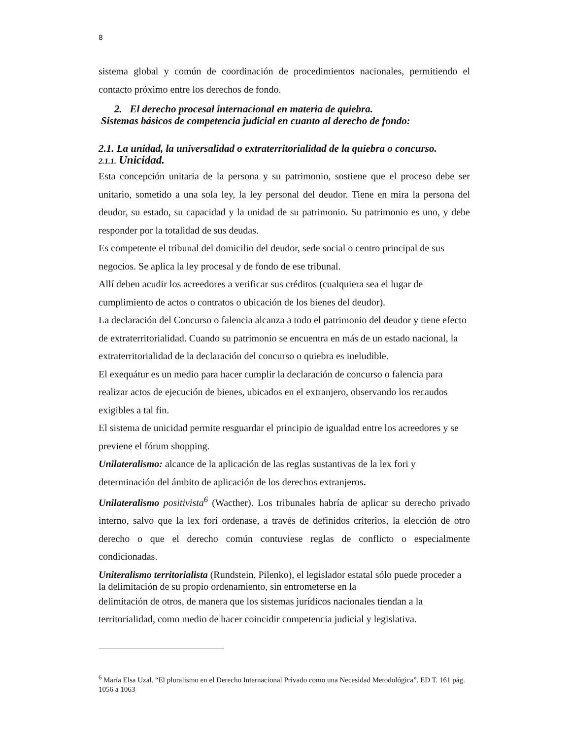8
sistema global y común de coordinación de procedimientos nacionales, permitiendo el contacto próximo entre los derechos de fondo.
2. El derecho procesal internacional en materia de quiebra.
Sistemas básicos de competencia judicial en cuanto al derecho de fondo:
2.1. La unidad, la universalidad o extraterritorialidad de la quiebra o concurso.
2.1.1. Unicidad.
Esta concepción unitaria de la persona y su patrimonio, sostiene que el proceso debe ser unitario, sometido a una sola ley, la ley personal del deudor. Tiene en mira la persona del deudor, su estado, su capacidad y la unidad de su patrimonio. Su patrimonio es uno, y debe responder por la totalidad de sus deudas.
Es competente el tribunal del domicilio del deudor, sede social o centro principal de sus negocios. Se aplica la ley procesal y de fondo de ese tribunal.
Allí deben acudir los acreedores a verificar sus créditos (cualquiera sea el lugar de cumplimiento de actos o contratos o ubicación de los bienes del deudor).
La declaración del Concurso o falencia alcanza a todo el patrimonio del deudor y tiene efecto de extraterritorialidad. Cuando su patrimonio se encuentra en más de un estado nacional, la extraterritorialidad de la declaración del concurso o quiebra es ineludible.
El exequátur es un medio para hacer cumplir la declaración de concurso o falencia para realizar actos de ejecución de bienes, ubicados en el extranjero, observando los recaudos exigibles a tal fin.
El sistema de unicidad permite resguardar el principio de igualdad entre los acreedores y se previene el fórum shopping.
Unilateralismo: alcance de la aplicación de las reglas sustantivas de la lex fori y determinación del ámbito de aplicación de los derechos extranjeros.
Unilateralismo positivista<sup>6</sup> (Wacther). Los tribunales habría de aplicar su derecho privado interno, salvo que la lex fori ordenase, a través de definidos criterios, la elección de otro derecho o que el derecho común contuviese reglas de conflicto o especialmente condicionadas.
Uniteralismo territorialista (Rundstein, Pilenko), el legislador estatal sólo puede proceder a la delimitación de su propio ordenamiento, sin entrometerse en la
delimitación de otros, de manera que los sistemas jurídicos nacionales tiendan a la territorialidad, como medio de hacer coincidir competencia judicial y legislativa.
<sup>6</sup> María Elsa Uzal. “El pluralismo en el Derecho Internacional Privado como una Necesidad Metodológica”. ED T. 161 pág. 1056 a 1063